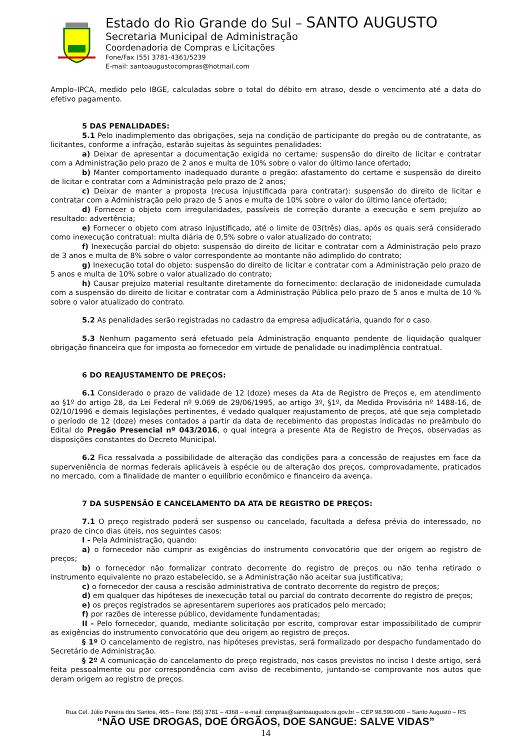Estado do Rio Grande do Sul – SANTO AUGUSTO
Secretaria Municipal de Administração
Coordenadoria de Compras e Licitações
Fone/Fax (55) 3781-4361/5239
E-mail: santoaugustocompras@hotmail.com
Amplo–IPCA, medido pelo IBGE, calculadas sobre o total do débito em atraso, desde o vencimento até a data do efetivo pagamento.
5 DAS PENALIDADES:
5.1 Pelo inadimplemento das obrigações, seja na condição de participante do pregão ou de contratante, as licitantes, conforme a infração, estarão sujeitas às seguintes penalidades:
a) Deixar de apresentar a documentação exigida no certame: suspensão do direito de licitar e contratar com a Administração pelo prazo de 2 anos e multa de 10% sobre o valor do último lance ofertado;
b) Manter comportamento inadequado durante o pregão: afastamento do certame e suspensão do direito de licitar e contratar com a Administração pelo prazo de 2 anos;
c) Deixar de manter a proposta (recusa injustificada para contratar): suspensão do direito de licitar e contratar com a Administração pelo prazo de 5 anos e multa de 10% sobre o valor do último lance ofertado;
d) Fornecer o objeto com irregularidades, passíveis de correção durante a execução e sem prejuízo ao resultado: advertência;
e) Fornecer o objeto com atraso injustificado, até o limite de 03(três) dias, após os quais será considerado como inexecução contratual: multa diária de 0,5% sobre o valor atualizado do contrato;
f) Inexecução parcial do objeto: suspensão do direito de licitar e contratar com a Administração pelo prazo de 3 anos e multa de 8% sobre o valor correspondente ao montante não adimplido do contrato;
g) Inexecução total do objeto: suspensão do direito de licitar e contratar com a Administração pelo prazo de 5 anos e multa de 10% sobre o valor atualizado do contrato;
h) Causar prejuízo material resultante diretamente do fornecimento: declaração de inidoneidade cumulada com a suspensão do direito de licitar e contratar com a Administração Pública pelo prazo de 5 anos e multa de 10 % sobre o valor atualizado do contrato.
5.2 As penalidades serão registradas no cadastro da empresa adjudicatária, quando for o caso.
5.3 Nenhum pagamento será efetuado pela Administração enquanto pendente de liquidação qualquer obrigação financeira que for imposta ao fornecedor em virtude de penalidade ou inadimplência contratual.
6 DO REAJUSTAMENTO DE PREÇOS:
6.1 Considerado o prazo de validade de 12 (doze) meses da Ata de Registro de Preços e, em atendimento ao §1º do artigo 28, da Lei Federal nº 9.069 de 29/06/1995, ao artigo 3º, §1º, da Medida Provisória nº 1488-16, de 02/10/1996 e demais legislações pertinentes, é vedado qualquer reajustamento de preços, até que seja completado o período de 12 (doze) meses contados a partir da data de recebimento das propostas indicadas no preâmbulo do Edital do Pregão Presencial nº 043/2016, o qual integra a presente Ata de Registro de Preços, observadas as disposições constantes do Decreto Municipal.
6.2 Fica ressalvada a possibilidade de alteração das condições para a concessão de reajustes em face da superveniência de normas federais aplicáveis à espécie ou de alteração dos preços, comprovadamente, praticados no mercado, com a finalidade de manter o equilíbrio econômico e financeiro da avença.
7 DA SUSPENSÃO E CANCELAMENTO DA ATA DE REGISTRO DE PREÇOS:
7.1 O preço registrado poderá ser suspenso ou cancelado, facultada a defesa prévia do interessado, no prazo de cinco dias úteis, nos seguintes casos:
I - Pela Administração, quando:
a) o fornecedor não cumprir as exigências do instrumento convocatório que der origem ao registro de preços;
b) o fornecedor não formalizar contrato decorrente do registro de preços ou não tenha retirado o instrumento equivalente no prazo estabelecido, se a Administração não aceitar sua justificativa;
c) o fornecedor der causa a rescisão administrativa de contrato decorrente do registro de preços;
d) em qualquer das hipóteses de inexecução total ou parcial do contrato decorrente do registro de preços;
e) os preços registrados se apresentarem superiores aos praticados pelo mercado;
f) por razões de interesse público, devidamente fundamentadas;
II - Pelo fornecedor, quando, mediante solicitação por escrito, comprovar estar impossibilitado de cumprir as exigências do instrumento convocatório que deu origem ao registro de preços.
§ 1º O cancelamento de registro, nas hipóteses previstas, será formalizado por despacho fundamentado do Secretário de Administração.
§ 2º A comunicação do cancelamento do preço registrado, nos casos previstos no inciso I deste artigo, será feita pessoalmente ou por correspondência com aviso de recebimento, juntando-se comprovante nos autos que deram origem ao registro de preços.
Rua Cel. Júlio Pereira dos Santos, 465 – Fone: (55) 3781 – 4368 – e-mail: compras@santoaugusto.rs.gov.br – CEP 98.590-000 – Santo Augusto – RS
“NÃO USE DROGAS, DOE ÓRGÃOS, DOE SANGUE: SALVE VIDAS”
14